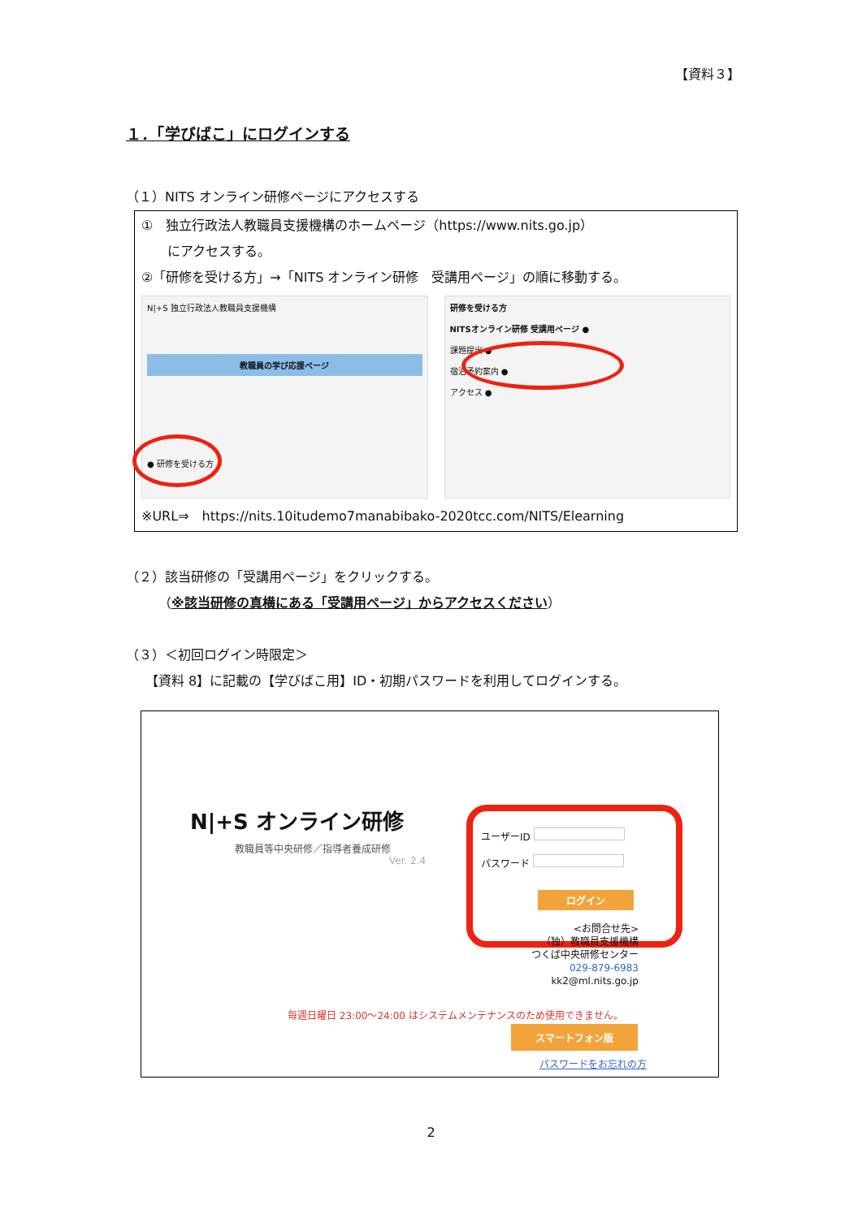【資料３】
１．「学びばこ」にログインする
（１）NITS オンライン研修ページにアクセスする
①　独立行政法人教職員支援機構のホームページ（https://www.nits.go.jp）
　　にアクセスする。
②「研修を受ける方」→「NITS オンライン研修　受講用ページ」の順に移動する。
N|+S 独立行政法人教職員支援機構
教職員の学び応援ページ
● 研修を受ける方
研修を受ける方
NITSオンライン研修 受講用ページ ●
課題提出 ●
宿泊予約案内 ●
アクセス ●
※URL⇒　https://nits.10itudemo7manabibako-2020tcc.com/NITS/Elearning
（２）該当研修の「受講用ページ」をクリックする。
　　　（※該当研修の真横にある「受講用ページ」からアクセスください）
（３）＜初回ログイン時限定＞
　　【資料 8】に記載の【学びばこ用】ID・初期パスワードを利用してログインする。
N|+S オンライン研修
教職員等中央研修／指導者養成研修
Ver. 2.4
ユーザーID
パスワード
ログイン
<お問合せ先>
（独）教職員支援機構
つくば中央研修センター
029-879-6983
kk2@ml.nits.go.jp
毎週日曜日 23:00～24:00 はシステムメンテナンスのため使用できません。
スマートフォン版
パスワードをお忘れの方
2